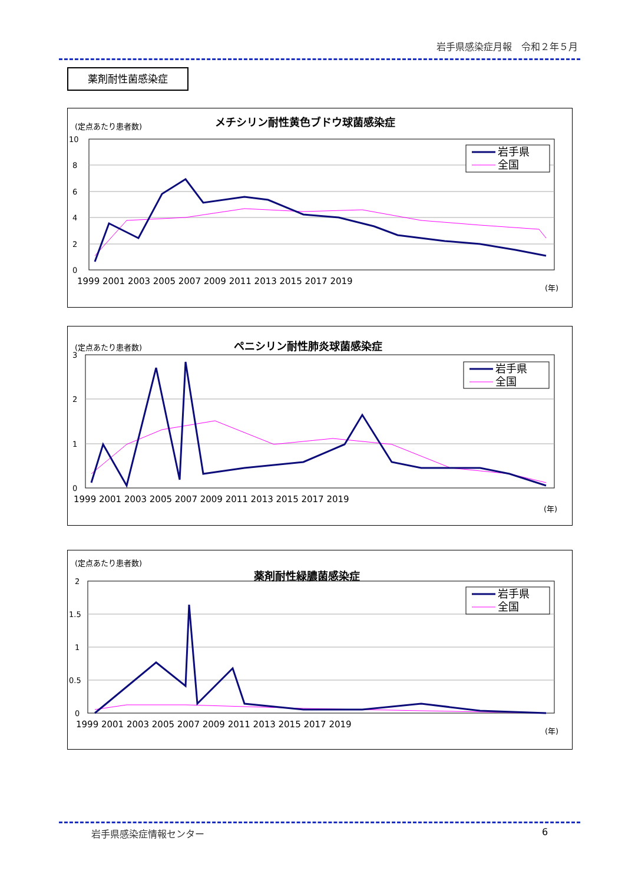岩手県感染症月報　令和２年５月
薬剤耐性菌感染症
(定点あたり患者数)
メチシリン耐性黄色ブドウ球菌感染症
10
8
6
4
2
0
1999 2001 2003 2005 2007 2009 2011 2013 2015 2017 2019
(年)
岩手県
全国
(定点あたり患者数)
ペニシリン耐性肺炎球菌感染症
3
2
1
0
1999 2001 2003 2005 2007 2009 2011 2013 2015 2017 2019
(年)
岩手県
全国
(定点あたり患者数)
薬剤耐性緑膿菌感染症
2
1.5
1
0.5
0
1999 2001 2003 2005 2007 2009 2011 2013 2015 2017 2019
(年)
岩手県
全国
岩手県感染症情報センター 6